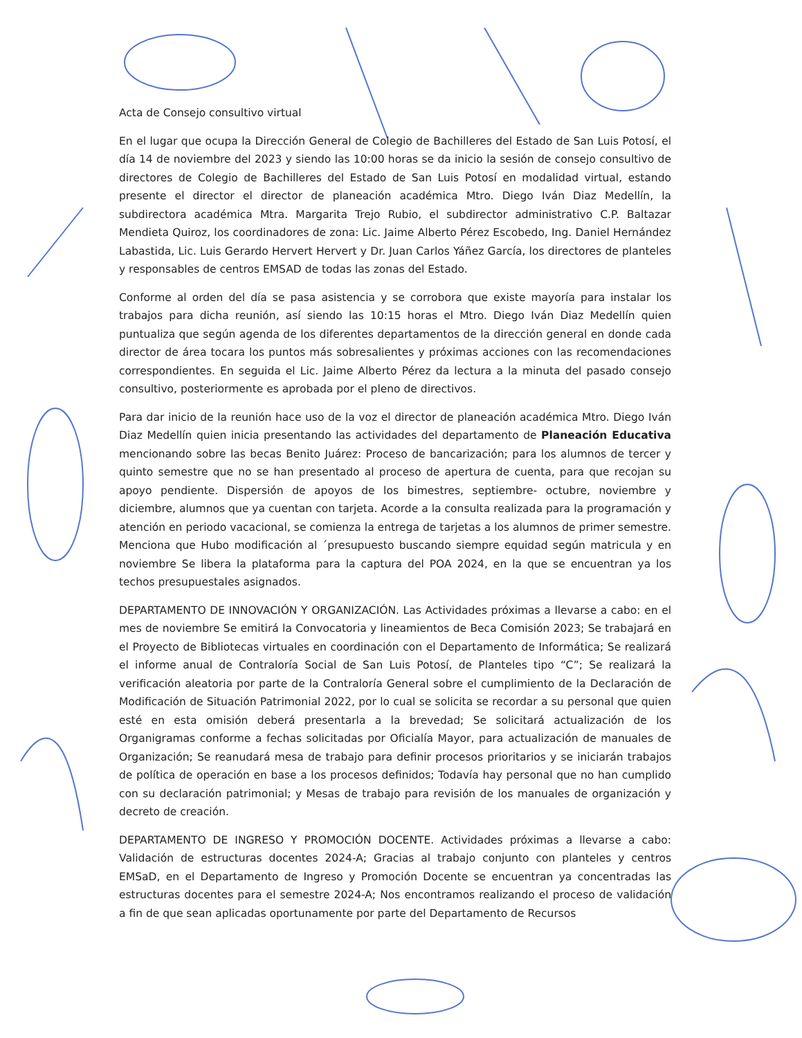Acta de Consejo consultivo virtual
En el lugar que ocupa la Dirección General de Colegio de Bachilleres del Estado de San Luis Potosí, el día 14 de noviembre del 2023 y siendo las 10:00 horas se da inicio la sesión de consejo consultivo de directores de Colegio de Bachilleres del Estado de San Luis Potosí en modalidad virtual, estando presente el director el director de planeación académica Mtro. Diego Iván Diaz Medellín, la subdirectora académica Mtra. Margarita Trejo Rubio, el subdirector administrativo C.P. Baltazar Mendieta Quiroz, los coordinadores de zona: Lic. Jaime Alberto Pérez Escobedo, Ing. Daniel Hernández Labastida, Lic. Luis Gerardo Hervert Hervert y Dr. Juan Carlos Yáñez García, los directores de planteles y responsables de centros EMSAD de todas las zonas del Estado.
Conforme al orden del día se pasa asistencia y se corrobora que existe mayoría para instalar los trabajos para dicha reunión, así siendo las 10:15 horas el Mtro. Diego Iván Diaz Medellín quien puntualiza que según agenda de los diferentes departamentos de la dirección general en donde cada director de área tocara los puntos más sobresalientes y próximas acciones con las recomendaciones correspondientes. En seguida el Lic. Jaime Alberto Pérez da lectura a la minuta del pasado consejo consultivo, posteriormente es aprobada por el pleno de directivos.
Para dar inicio de la reunión hace uso de la voz el director de planeación académica Mtro. Diego Iván Diaz Medellín quien inicia presentando las actividades del departamento de Planeación Educativa mencionando sobre las becas Benito Juárez: Proceso de bancarización; para los alumnos de tercer y quinto semestre que no se han presentado al proceso de apertura de cuenta, para que recojan su apoyo pendiente. Dispersión de apoyos de los bimestres, septiembre- octubre, noviembre y diciembre, alumnos que ya cuentan con tarjeta. Acorde a la consulta realizada para la programación y atención en periodo vacacional, se comienza la entrega de tarjetas a los alumnos de primer semestre. Menciona que Hubo modificación al ´presupuesto buscando siempre equidad según matricula y en noviembre Se libera la plataforma para la captura del POA 2024, en la que se encuentran ya los techos presupuestales asignados.
DEPARTAMENTO DE INNOVACIÓN Y ORGANIZACIÓN. Las Actividades próximas a llevarse a cabo: en el mes de noviembre Se emitirá la Convocatoria y lineamientos de Beca Comisión 2023; Se trabajará en el Proyecto de Bibliotecas virtuales en coordinación con el Departamento de Informática; Se realizará el informe anual de Contraloría Social de San Luis Potosí, de Planteles tipo “C”; Se realizará la verificación aleatoria por parte de la Contraloría General sobre el cumplimiento de la Declaración de Modificación de Situación Patrimonial 2022, por lo cual se solicita se recordar a su personal que quien esté en esta omisión deberá presentarla a la brevedad; Se solicitará actualización de los Organigramas conforme a fechas solicitadas por Oficialía Mayor, para actualización de manuales de Organización; Se reanudará mesa de trabajo para definir procesos prioritarios y se iniciarán trabajos de política de operación en base a los procesos definidos; Todavía hay personal que no han cumplido con su declaración patrimonial; y Mesas de trabajo para revisión de los manuales de organización y decreto de creación.
DEPARTAMENTO DE INGRESO Y PROMOCIÓN DOCENTE. Actividades próximas a llevarse a cabo: Validación de estructuras docentes 2024-A; Gracias al trabajo conjunto con planteles y centros EMSaD, en el Departamento de Ingreso y Promoción Docente se encuentran ya concentradas las estructuras docentes para el semestre 2024-A; Nos encontramos realizando el proceso de validación a fin de que sean aplicadas oportunamente por parte del Departamento de Recursos